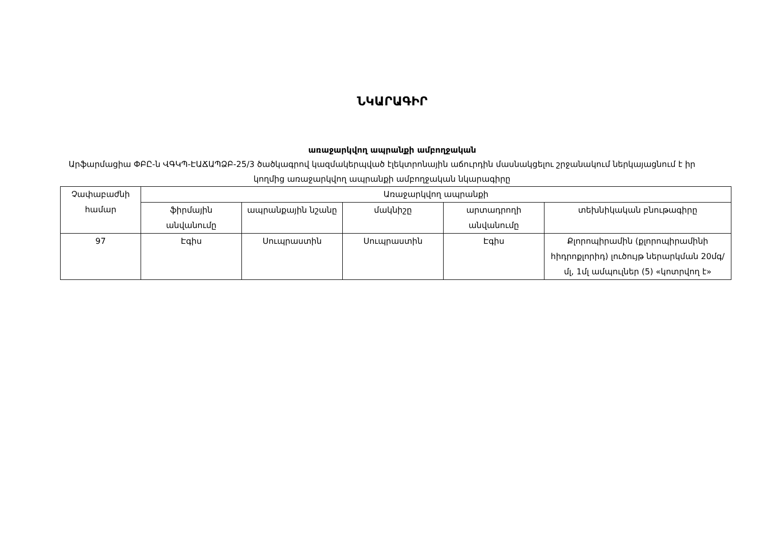ՆԿԱՐԱԳԻՐ
առաջարկվող ապրանքի ամբողջական
Արֆարմացիա ՓԲԸ-ն ՎԳԿՊ-ԷԱՃԱՊՁԲ-25/3 ծածկագրով կազմակերպված էլեկտրոնային աճուրդին մասնակցելու շրջանակում ներկայացնում է իր կողմից առաջարկվող ապրանքի ամբողջական նկարագիրը
| Չափաբաժնի համար | Առաջարկվող ապրանքի | | | | |
| --- | --- | --- | --- | --- | --- |
| | ֆիրմային անվանումը | ապրանքային նշանը | մակնիշը | արտադրողի անվանումը | տեխնիկական բնութագիրը |
| 97 | Էգիս | Սուպրաստին | Սուպրաստին | Էգիս | Քլորոպիրամին (քլորոպիրամինի հիդրոքլորիդ) լուծույթ ներարկման 20մգ/մլ, 1մլ ամպուլներ (5) «կոտրվող է» |